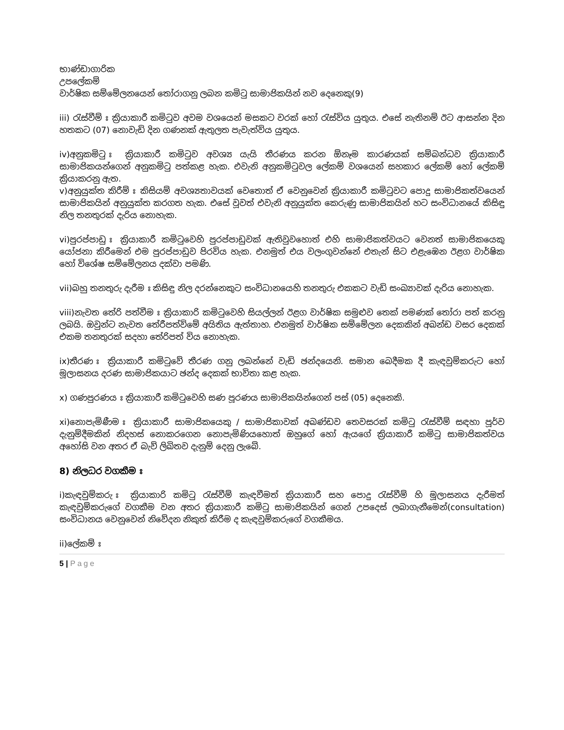භාණ්ඩාගාරික
උපලේකම්
වාර්ෂික සම්මේලනයෙන් තෝරාගනු ලබන කමිටු සාමාජිකයින් නව දෙනෙකු(9)
iii) රැස්වීම් ඃ ක්‍රියාකාරී කමිටුව අවම වශයෙන් මසකට වරක් හෝ රැස්විය යුතුය. එසේ නැතිනම් ඊට ආසන්න දින හතකට (07) නොවැඩි දින ගණනක් ඇතුලත පැවැත්විය යුතුය.
iv)අනුකමිටු ඃ ක්‍රියාකාරී කමිටුව අවශ්‍ය යැයි තීරණය කරන ඕනෑම කාරණයක් සම්බන්ධව ක්‍රියාකාරී සාමාජිකයන්ගෙන් අනුකමිටු පත්කළ හැක. එවැනි අනුකමිටුවල ලේකම් වශයෙන් සහකාර ලේකම් හෝ ලේකම් ක්‍රියාකරනු ඇත.
v)අනුයුක්ත කිරීම් ඃ කිසියම් අවශ්‍යතාවයක් වෙතොත් ඒ වෙනුවෙන් ක්‍රියාකාරී කමිටුවට පොදු සාමාජිකත්වයෙන් සාමාජිකයින් අනුයුක්ත කරගත හැක. එසේ වූවත් එවැනි අනුයුක්ත කෙරුණු සාමාජිකයින් හට සංවිධානයේ කිසිඳු නිල තනතුරක් දැරිය නොහැක.
vi)පුරප්පාඩු ඃ ක්‍රියාකාරී කමිටුවෙහි පුරප්පාඩුවක් ඇතිවුවහොත් එහි සාමාජිකත්වයට වෙනත් සාමාජිකයෙකු යෝජනා කිරීමෙන් එම පුරප්පාඩුව පිරවිය හැක. එනමුත් එය වලංගුවන්නේ එතැන් සිට එළැඹෙන ඊළග වාර්ෂික හෝ විශේෂ සම්මේලනය දක්වා පමණි.
vii)බහු තනතුරු දැරීම ඃ කිසිඳු නිල දරන්නෙකුට සංවිධානයෙහි තනතුරු එකකට වැඩි සංඛ්‍යාවක් දැරිය නොහැක.
viii)නැවත තේරි පත්වීම ඃ ක්‍රියාකාරි කමිටුවෙහි සියල්ලන් ඊළග වාර්ෂික සමුළුව තෙක් පමණක් තෝරා පත් කරනු ලබයි. ඔවුන්ට නැවත තේරීපත්විමේ අයිතිය ඇත්තාහ. එනමුත් වාර්ෂික සම්මේලන දෙකකින් අඛන්ඩ වසර දෙකක් එකම තනතුරක් සදහා තේරිපත් විය නොහැක.
ix)තීරණ ඃ ක්‍රියාකාරී කමිටුවේ තීරණ ගනු ලබන්නේ වැඩි ඡන්දයෙනි. සමාන බෙදීමක දී කැඳවුම්කරුට හෝ මූලාසනය දරණ සාමාජිකයාට ඡන්ද දෙකක් භාවිතා කළ හැක.
x) ගණපුරණය ඃ ක්‍රියාකාරී කමිටුවෙහි සණ පූරණය සාමාජිකයින්ගෙන් පස් (05) දෙනෙකි.
xi)නොපැමිණීම ඃ ක්‍රියාකාරී සාමාජිකයෙකු / සාමාජිකාවක් අඛණ්ඩව තෙවසරක් කමිටු රැස්වීම් සඳහා පූර්ව දැනුම්දීමකින් නිදහස් නොකරගෙන නොපැමිණියහොත් ඔහුගේ හෝ ඇයගේ ක්‍රියාකාරී කමිටු සාමාජිකත්වය අහෝසි වන අතර ඒ බැව් ලිඛිතව දැනුම් දෙනු ලැබේ.
8) නිලධර වගකීම ඃ
i)කැඳවුම්කරු ඃ ක්‍රියාකාරි කමිටු රැස්වීම් කැඳවීමත් ක්‍රියාකාරී සහ පොදු රැස්වීම් හි මූලාසනය දැරීමත් කැඳවුම්කරුගේ වගකීම වන අතර ක්‍රියාකාරී කමිටු සාමාජිකයින් ගෙන් උපදෙස් ලබාගැනීමෙන්(consultation) සංවිධානය වෙනුවෙන් නිවේදන නිකුත් කිරීම ද කැඳවුම්කරුගේ වගකීමය.
ii)ලේකම් ඃ
5 | Page